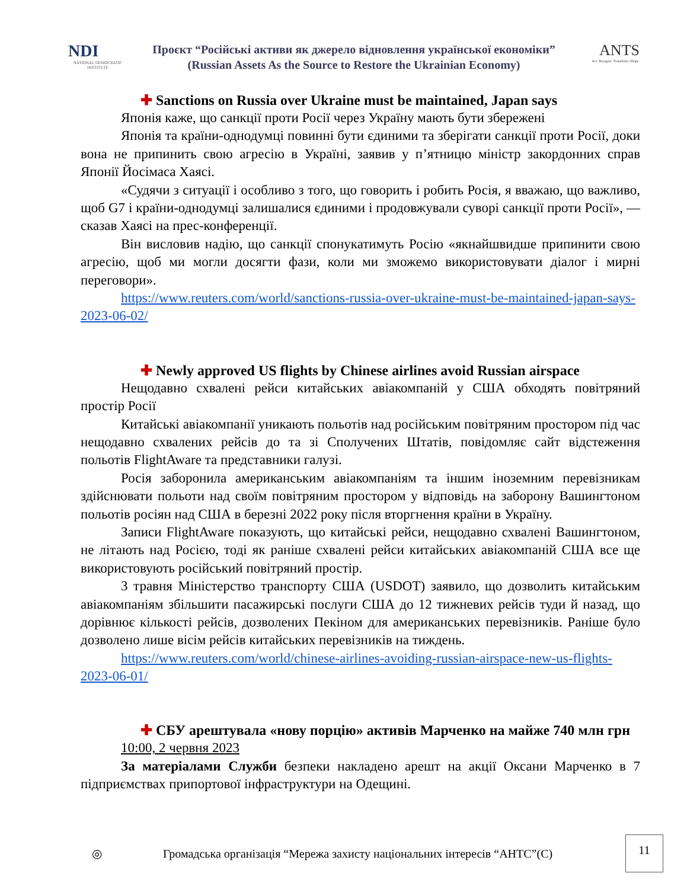NDI
NATIONAL DEMOCRATIC INSTITUTE
Проєкт “Російські активи як джерело відновлення української економіки”
(Russian Assets As the Source to Restore the Ukrainian Economy)
ANTS
Act. Navigate. Transform. Shape.
✚ Sanctions on Russia over Ukraine must be maintained, Japan says
Японія каже, що санкції проти Росії через Україну мають бути збережені
Японія та країни-однодумці повинні бути єдиними та зберігати санкції проти Росії, доки вона не припинить свою агресію в Україні, заявив у п’ятницю міністр закордонних справ Японії Йосімаса Хаясі.
«Судячи з ситуації і особливо з того, що говорить і робить Росія, я вважаю, що важливо, щоб G7 і країни-однодумці залишалися єдиними і продовжували суворі санкції проти Росії», — сказав Хаясі на прес-конференції.
Він висловив надію, що санкції спонукатимуть Росію «якнайшвидше припинити свою агресію, щоб ми могли досягти фази, коли ми зможемо використовувати діалог і мирні переговори».
https://www.reuters.com/world/sanctions-russia-over-ukraine-must-be-maintained-japan-says-2023-06-02/
✚ Newly approved US flights by Chinese airlines avoid Russian airspace
Нещодавно схвалені рейси китайських авіакомпаній у США обходять повітряний простір Росії
Китайські авіакомпанії уникають польотів над російським повітряним простором під час нещодавно схвалених рейсів до та зі Сполучених Штатів, повідомляє сайт відстеження польотів FlightAware та представники галузі.
Росія заборонила американським авіакомпаніям та іншим іноземним перевізникам здійснювати польоти над своїм повітряним простором у відповідь на заборону Вашингтоном польотів росіян над США в березні 2022 року після вторгнення країни в Україну.
Записи FlightAware показують, що китайські рейси, нещодавно схвалені Вашингтоном, не літають над Росією, тоді як раніше схвалені рейси китайських авіакомпаній США все ще використовують російський повітряний простір.
3 травня Міністерство транспорту США (USDOT) заявило, що дозволить китайським авіакомпаніям збільшити пасажирські послуги США до 12 тижневих рейсів туди й назад, що дорівнює кількості рейсів, дозволених Пекіном для американських перевізників. Раніше було дозволено лише вісім рейсів китайських перевізників на тиждень.
https://www.reuters.com/world/chinese-airlines-avoiding-russian-airspace-new-us-flights-2023-06-01/
✚ СБУ арештувала «нову порцію» активів Марченко на майже 740 млн грн
10:00, 2 червня 2023
За матеріалами Служби безпеки накладено арешт на акції Оксани Марченко в 7 підприємствах припортової інфраструктури на Одещині.
◎ Громадська організація “Мережа захисту національних інтересів “АНТС”(С)
11